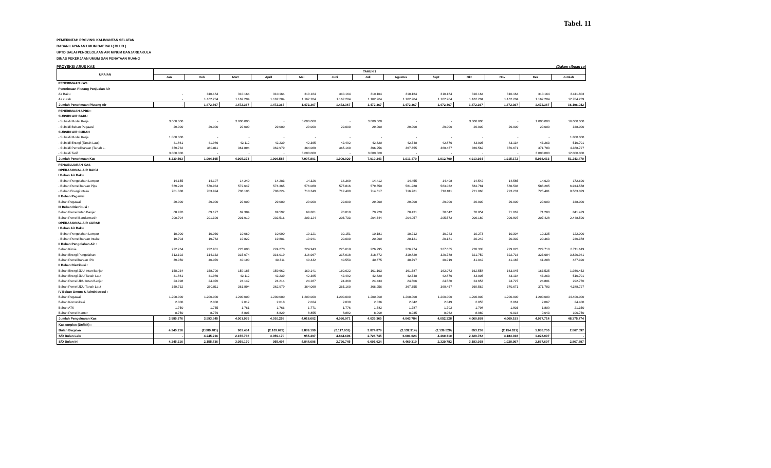Tabel. 11
PEMERINTAH PROVINSI KALIMANTAN SELATAN
BADAN LAYANAN UMUM DAERAH ( BLUD )
UPTD BALAI PENGELOLAAN AIR MINUM BANJARBAKULA
DINAS PEKERJAAN UMUM DAN PENATAAN RUANG
PROYEKSI ARUS KAS (Dalam ribuan rp)
| URAIAN | TAHUN 1 | | | | | | | | | | | | |
| --- | --- | --- | --- | --- | --- | --- | --- | --- | --- | --- | --- | --- | --- |
| | Jan | Feb | Mart | April | Mei | Juni | Juli | Agustus | Sept | Okt | Nov | Des | Jumlah |
| PENERIMAAN KAS : | | | | | | | | | | | | | |
| Penerimaan Piutang Penjualan Air | | | | | | | | | | | | | |
| Air Baku | - | 310.164 | 310.164 | 310.164 | 310.164 | 310.164 | 310.164 | 310.164 | 310.164 | 310.164 | 310.164 | 310.164 | 3.411.803 |
| Air curah | - | 1.162.204 | 1.162.204 | 1.162.204 | 1.162.204 | 1.162.204 | 1.162.204 | 1.162.204 | 1.162.204 | 1.162.204 | 1.162.204 | 1.162.204 | 12.784.239 |
| Jumlah Penerimaan Piutang Air | - | 1.472.367 | 1.472.367 | 1.472.367 | 1.472.367 | 1.472.367 | 1.472.367 | 1.472.367 | 1.472.367 | 1.472.367 | 1.472.367 | 1.472.367 | 16.196.042 |
| PENERIMAAN APBD : | | | | | | | | | | | | | |
| SUBSIDI AIR BAKU | | | | | | | | | | | | | |
| - Subsidi Modal Kerja | 3.000.000 | - | 3.000.000 | - | 3.000.000 | - | 3.000.000 | - | - | 3.000.000 | - | 1.000.000 | 16.000.000 |
| - Subsidi Beban Pegawai | 29.000 | 29.000 | 29.000 | 29.000 | 29.000 | 29.000 | 29.000 | 29.000 | 29.000 | 29.000 | 29.000 | 29.000 | 348.000 |
| SUBSIDI AIR CURAH | | | | | | | | | | | | | |
| - Subsidi Modal Kerja | 1.800.000 | - | - | - | - | - | - | - | - | - | - | - | 1.800.000 |
| - Subsidi Energi (Tanah Laut) | 41.861 | 41.986 | 42.112 | 42.239 | 42.365 | 42.492 | 42.620 | 42.748 | 42.876 | 43.005 | 43.134 | 43.263 | 510.701 |
| - Subsidi Pemeliharaan (Tanah L. | 359.732 | 360.811 | 361.894 | 362.979 | 364.068 | 365.160 | 366.256 | 367.355 | 368.457 | 369.562 | 370.671 | 371.783 | 4.388.727 |
| - Subsidi Tarif | 3.000.000 | - | - | - | 3.000.000 | - | 3.000.000 | - | - | - | - | 3.000.000 | 12.000.000 |
| Jumlah Penerimaan Kas | 8.230.593 | 1.904.165 | 4.905.373 | 1.906.585 | 7.907.801 | 1.909.020 | 7.910.243 | 1.911.470 | 1.912.700 | 4.913.934 | 1.915.172 | 5.916.413 | 51.243.470 |
| PENGELUARAN KAS | | | | | | | | | | | | | |
| OPERASIONAL AIR BAKU | | | | | | | | | | | | | |
| I Beban Air Baku | | | | | | | | | | | | | |
| - Beban Pengolahan Lumpur | 14.155 | 14.197 | 14.240 | 14.283 | 14.326 | 14.369 | 14.412 | 14.455 | 14.498 | 14.542 | 14.585 | 14.629 | 172.690 |
| - Beban Pemeliharaan Pipa | 569.226 | 570.934 | 572.647 | 574.365 | 576.088 | 577.816 | 579.550 | 581.288 | 583.032 | 584.781 | 586.536 | 588.295 | 6.944.558 |
| - Beban Energi Intake | 701.888 | 703.994 | 706.106 | 708.224 | 710.349 | 712.480 | 714.617 | 716.761 | 718.911 | 721.068 | 723.231 | 725.401 | 8.563.029 |
| II Beban Pegawai | | | | | | | | | | | | | |
| Beban Pegawai | 29.000 | 29.000 | 29.000 | 29.000 | 29.000 | 29.000 | 29.000 | 29.000 | 29.000 | 29.000 | 29.000 | 29.000 | 348.000 |
| III Beban Distribusi : | | | | | | | | | | | | | |
| Beban Pemel Intan Banjar | 68.970 | 69.177 | 69.384 | 69.592 | 69.801 | 70.010 | 70.220 | 70.431 | 70.642 | 70.854 | 71.067 | 71.280 | 841.429 |
| Beban Pemel Bandarmasih | 200.704 | 201.306 | 201.910 | 202.516 | 203.124 | 203.733 | 204.344 | 204.957 | 205.572 | 206.189 | 206.807 | 207.428 | 2.448.590 |
| OPERASIONAL AIR CURAH | | | | | | | | | | | | | |
| I Beban Air Baku | | | | | | | | | | | | | |
| - Beban Pengolahan Lumpur | 10.000 | 10.030 | 10.060 | 10.090 | 10.121 | 10.151 | 10.181 | 10.212 | 10.243 | 10.273 | 10.304 | 10.335 | 122.000 |
| - Beban Pemeliharaan Intake | 19.703 | 19.762 | 19.822 | 19.881 | 19.941 | 20.000 | 20.060 | 20.121 | 20.181 | 20.242 | 20.302 | 20.363 | 240.378 |
| II Beban Pengolahan Air : | | | | | | | | | | | | | |
| Bahan Kimia | 222.264 | 222.931 | 223.600 | 224.270 | 224.943 | 225.618 | 226.295 | 226.974 | 227.655 | 228.338 | 229.023 | 229.710 | 2.711.619 |
| Beban Energi Pengolahan | 313.192 | 314.132 | 315.074 | 316.019 | 316.967 | 317.918 | 318.872 | 319.829 | 320.788 | 321.750 | 322.716 | 323.684 | 3.820.941 |
| Beban Pemeliharaan IPA | 39.950 | 40.070 | 40.190 | 40.311 | 40.432 | 40.553 | 40.675 | 40.797 | 40.919 | 41.042 | 41.165 | 41.288 | 487.390 |
| II Beban Distribusi : | | | | | | | | | | | | | |
| Beban Energi JDU Intan Banjar | 158.234 | 158.709 | 159.185 | 159.662 | 160.141 | 160.622 | 161.103 | 161.587 | 162.072 | 162.558 | 163.045 | 163.535 | 1.930.452 |
| Beban Energi JDU Tanah Laut | 41.861 | 41.986 | 42.112 | 42.239 | 42.365 | 42.492 | 42.620 | 42.748 | 42.876 | 43.005 | 43.134 | 43.263 | 510.701 |
| Beban Pemel JDU Intan Banjar | 23.998 | 24.070 | 24.142 | 24.214 | 24.287 | 24.360 | 24.433 | 24.506 | 24.580 | 24.653 | 24.727 | 24.801 | 292.770 |
| Beban Pemel JDU Tanah Laut | 359.732 | 360.811 | 361.894 | 362.979 | 364.068 | 365.160 | 366.256 | 367.355 | 368.457 | 369.562 | 370.671 | 371.783 | 4.388.727 |
| IV Beban Umum & Administrasi : | | | | | | | | | | | | | |
| Beban Pegawai | 1.200.000 | 1.200.000 | 1.200.000 | 1.200.000 | 1.200.000 | 1.200.000 | 1.200.000 | 1.200.000 | 1.200.000 | 1.200.000 | 1.200.000 | 1.200.000 | 14.400.000 |
| Beban Komunikasi | 2.000 | 2.006 | 2.012 | 2.018 | 2.024 | 2.030 | 2.036 | 2.042 | 2.049 | 2.055 | 2.061 | 2.067 | 24.400 |
| Beban ATK | 1.750 | 1.755 | 1.761 | 1.766 | 1.771 | 1.776 | 1.782 | 1.787 | 1.792 | 1.798 | 1.803 | 1.809 | 21.350 |
| Beban Pemel Kantor | 8.750 | 8.776 | 8.803 | 8.829 | 8.855 | 8.882 | 8.909 | 8.935 | 8.962 | 8.989 | 9.016 | 9.043 | 106.750 |
| Jumlah Pengeluaran Kas | 3.985.376 | 3.993.645 | 4.001.939 | 4.010.258 | 4.018.602 | 4.026.971 | 4.035.365 | 4.043.784 | 4.052.228 | 4.060.698 | 4.069.193 | 4.077.714 | 48.375.774 |
| Kas surplus (Defisit) : | | | | | | | | | | | | | |
| Bulan Berjalan | 4.245.216 | (2.089.481) | 903.434 | (2.103.673) | 3.889.199 | (2.117.951) | 3.874.879 | (2.132.314) | (2.139.528) | 853.236 | (2.154.021) | 1.838.700 | 2.867.697 |
| S/D Bulan Lalu | - | 4.245.216 | 2.155.736 | 3.059.170 | 955.497 | 4.844.696 | 2.726.745 | 6.601.624 | 4.469.310 | 2.329.782 | 3.183.018 | 1.028.997 | - |
| S/D Bulan Ini | 4.245.216 | 2.155.736 | 3.059.170 | 955.497 | 4.844.696 | 2.726.745 | 6.601.624 | 4.469.310 | 2.329.782 | 3.183.018 | 1.028.997 | 2.867.697 | 2.867.697 |